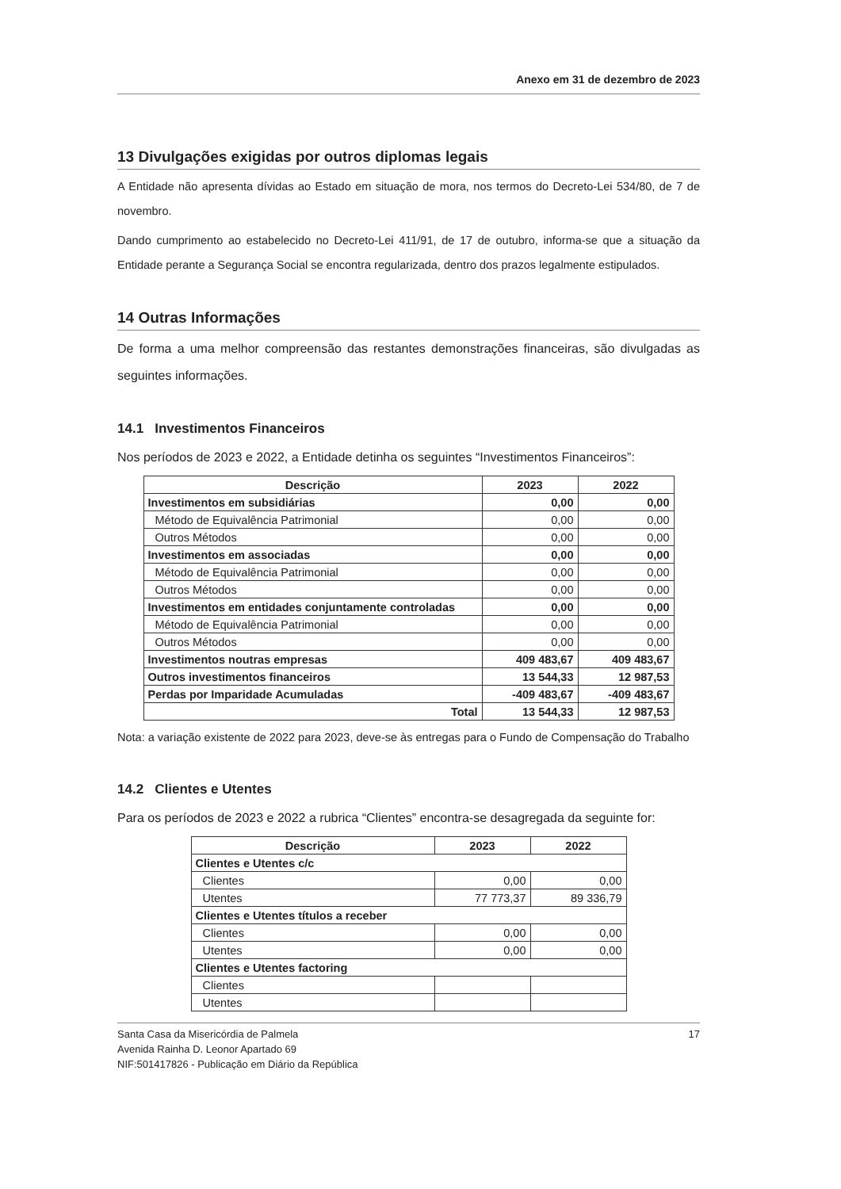Anexo em 31 de dezembro de 2023
13 Divulgações exigidas por outros diplomas legais
A Entidade não apresenta dívidas ao Estado em situação de mora, nos termos do Decreto-Lei 534/80, de 7 de novembro.
Dando cumprimento ao estabelecido no Decreto-Lei 411/91, de 17 de outubro, informa-se que a situação da Entidade perante a Segurança Social se encontra regularizada, dentro dos prazos legalmente estipulados.
14 Outras Informações
De forma a uma melhor compreensão das restantes demonstrações financeiras, são divulgadas as seguintes informações.
14.1 Investimentos Financeiros
Nos períodos de 2023 e 2022, a Entidade detinha os seguintes “Investimentos Financeiros”:
| Descrição | 2023 | 2022 |
| --- | --- | --- |
| Investimentos em subsidiárias | 0,00 | 0,00 |
| Método de Equivalência Patrimonial | 0,00 | 0,00 |
| Outros Métodos | 0,00 | 0,00 |
| Investimentos em associadas | 0,00 | 0,00 |
| Método de Equivalência Patrimonial | 0,00 | 0,00 |
| Outros Métodos | 0,00 | 0,00 |
| Investimentos em entidades conjuntamente controladas | 0,00 | 0,00 |
| Método de Equivalência Patrimonial | 0,00 | 0,00 |
| Outros Métodos | 0,00 | 0,00 |
| Investimentos noutras empresas | 409 483,67 | 409 483,67 |
| Outros investimentos financeiros | 13 544,33 | 12 987,53 |
| Perdas por Imparidade Acumuladas | -409 483,67 | -409 483,67 |
| Total | 13 544,33 | 12 987,53 |
Nota: a variação existente de 2022 para 2023, deve-se às entregas para o Fundo de Compensação do Trabalho
14.2 Clientes e Utentes
Para os períodos de 2023 e 2022 a rubrica “Clientes” encontra-se desagregada da seguinte for:
| Descrição | 2023 | 2022 |
| --- | --- | --- |
| Clientes e Utentes c/c | | |
| Clientes | 0,00 | 0,00 |
| Utentes | 77 773,37 | 89 336,79 |
| Clientes e Utentes títulos a receber | | |
| Clientes | 0,00 | 0,00 |
| Utentes | 0,00 | 0,00 |
| Clientes e Utentes factoring | | |
| Clientes | | |
| Utentes | | |
Santa Casa da Misericórdia de Palmela
Avenida Rainha D. Leonor Apartado 69
NIF:501417826 - Publicação em Diário da República
17